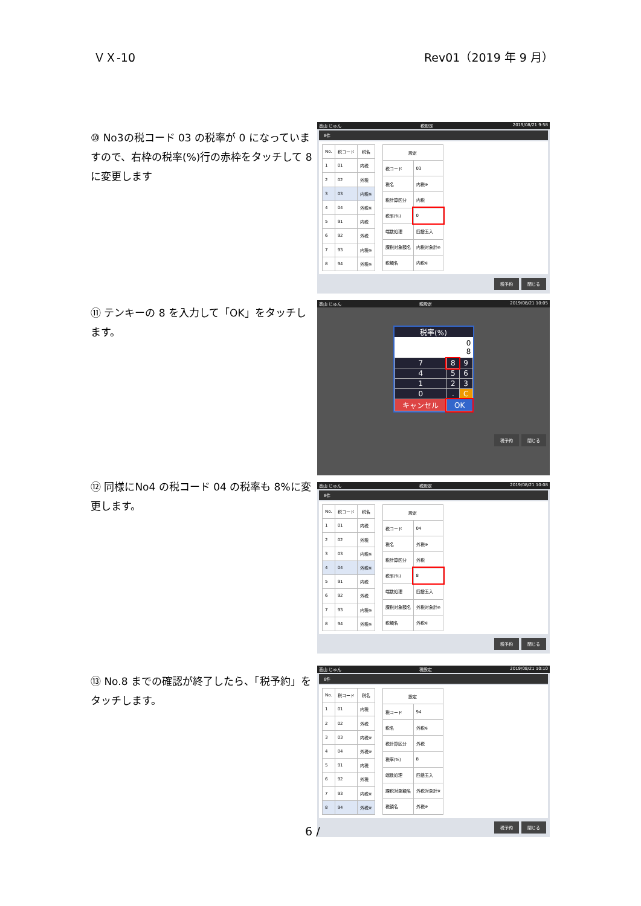ＶＸ-10 Rev01（2019 年 9 月）
⑩ No3の税コード 03 の税率が 0 になっていますので、右枠の税率(%)行の赤枠をタッチして 8 に変更します
高山 じゅん 税設定 2019/08/21 9:58
8件
| No. | 税コード | 税名 |
| --- | --- | --- |
| 1 | 01 | 内税 |
| 2 | 02 | 外税 |
| 3 | 03 | 内税※ |
| 4 | 04 | 外税※ |
| 5 | 91 | 内税 |
| 6 | 92 | 外税 |
| 7 | 93 | 内税※ |
| 8 | 94 | 外税※ |
| 設定 | |
| --- | --- |
| 税コード | 03 |
| 税名 | 内税※ |
| 税計算区分 | 内税 |
| 税率(%) | 0 |
| 端数処理 | 四捨五入 |
| 課税対象額名 | 内税対象計※ |
| 税額名 | 内税※ |
税予約 閉じる
⑪ テンキーの 8 を入力して「OK」をタッチします。
高山 じゅん 税設定 2019/08/21 10:05
税率(%)
0
8
| 7 | 8 | 9 |
| 4 | 5 | 6 |
| 1 | 2 | 3 |
| 0 | . | C |
| キャンセル | OK | |
税予約 閉じる
⑫ 同様にNo4 の税コード 04 の税率も 8%に変更します。
高山 じゅん 税設定 2019/08/21 10:08
8件
| No. | 税コード | 税名 |
| --- | --- | --- |
| 1 | 01 | 内税 |
| 2 | 02 | 外税 |
| 3 | 03 | 内税※ |
| 4 | 04 | 外税※ |
| 5 | 91 | 内税 |
| 6 | 92 | 外税 |
| 7 | 93 | 内税※ |
| 8 | 94 | 外税※ |
| 設定 | |
| --- | --- |
| 税コード | 04 |
| 税名 | 外税※ |
| 税計算区分 | 外税 |
| 税率(%) | 8 |
| 端数処理 | 四捨五入 |
| 課税対象額名 | 外税対象計※ |
| 税額名 | 外税※ |
税予約 閉じる
⑬ No.8 までの確認が終了したら、「税予約」をタッチします。
高山 じゅん 税設定 2019/08/21 10:10
8件
| No. | 税コード | 税名 |
| --- | --- | --- |
| 1 | 01 | 内税 |
| 2 | 02 | 外税 |
| 3 | 03 | 内税※ |
| 4 | 04 | 外税※ |
| 5 | 91 | 内税 |
| 6 | 92 | 外税 |
| 7 | 93 | 内税※ |
| 8 | 94 | 外税※ |
| 設定 | |
| --- | --- |
| 税コード | 94 |
| 税名 | 外税※ |
| 税計算区分 | 外税 |
| 税率(%) | 8 |
| 端数処理 | 四捨五入 |
| 課税対象額名 | 外税対象計※ |
| 税額名 | 外税※ |
税予約 閉じる
6 /